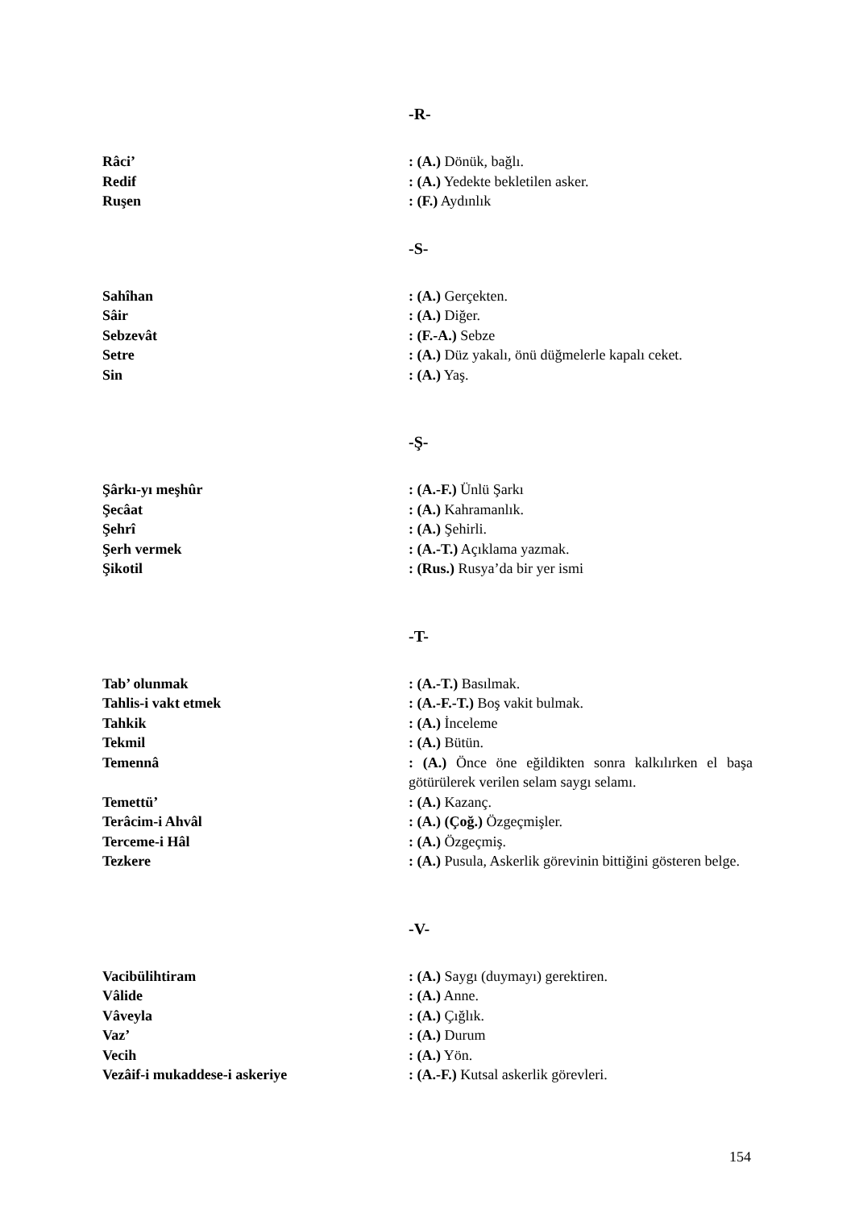-R-
Râci’ : (A.) Dönük, bağlı.
Redif : (A.) Yedekte bekletilen asker.
Ruşen : (F.) Aydınlık
-S-
Sahîhan : (A.) Gerçekten.
Sâir : (A.) Diğer.
Sebzevât : (F.-A.) Sebze
Setre : (A.) Düz yakalı, önü düğmelerle kapalı ceket.
Sin : (A.) Yaş.
-Ş-
Şârkı-yı meşhûr : (A.-F.) Ünlü Şarkı
Şecâat : (A.) Kahramanlık.
Şehrî : (A.) Şehirli.
Şerh vermek : (A.-T.) Açıklama yazmak.
Şikotil : (Rus.) Rusya’da bir yer ismi
-T-
Tab’ olunmak : (A.-T.) Basılmak.
Tahlis-i vakt etmek : (A.-F.-T.) Boş vakit bulmak.
Tahkik : (A.) İnceleme
Tekmil : (A.) Bütün.
Temennâ : (A.) Önce öne eğildikten sonra kalkılırken el başa götürülerek verilen selam saygı selamı.
Temettü’ : (A.) Kazanç.
Terâcim-i Ahvâl : (A.) (Çoğ.) Özgeçmişler.
Terceme-i Hâl : (A.) Özgeçmiş.
Tezkere : (A.) Pusula, Askerlik görevinin bittiğini gösteren belge.
-V-
Vacibülihtiram : (A.) Saygı (duymayı) gerektiren.
Vâlide : (A.) Anne.
Vâveyla : (A.) Çığlık.
Vaz’ : (A.) Durum
Vecih : (A.) Yön.
Vezâif-i mukaddese-i askeriye : (A.-F.) Kutsal askerlik görevleri.
154